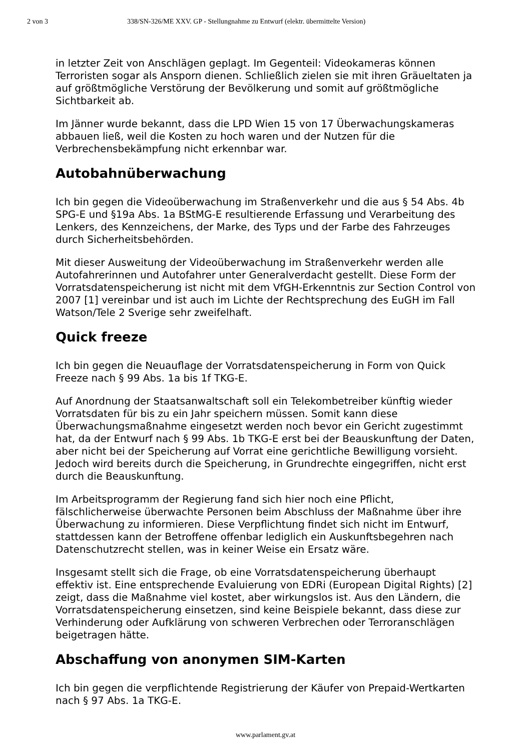2 von 3 338/SN-326/ME XXV. GP - Stellungnahme zu Entwurf (elektr. übermittelte Version)
in letzter Zeit von Anschlägen geplagt. Im Gegenteil: Videokameras können Terroristen sogar als Ansporn dienen. Schließlich zielen sie mit ihren Gräueltaten ja auf größtmögliche Verstörung der Bevölkerung und somit auf größtmögliche Sichtbarkeit ab.
Im Jänner wurde bekannt, dass die LPD Wien 15 von 17 Überwachungskameras abbauen ließ, weil die Kosten zu hoch waren und der Nutzen für die Verbrechensbekämpfung nicht erkennbar war.
Autobahnüberwachung
Ich bin gegen die Videoüberwachung im Straßenverkehr und die aus § 54 Abs. 4b SPG-E und §19a Abs. 1a BStMG-E resultierende Erfassung und Verarbeitung des Lenkers, des Kennzeichens, der Marke, des Typs und der Farbe des Fahrzeuges durch Sicherheitsbehörden.
Mit dieser Ausweitung der Videoüberwachung im Straßenverkehr werden alle Autofahrerinnen und Autofahrer unter Generalverdacht gestellt. Diese Form der Vorratsdatenspeicherung ist nicht mit dem VfGH-Erkenntnis zur Section Control von 2007 [1] vereinbar und ist auch im Lichte der Rechtsprechung des EuGH im Fall Watson/Tele 2 Sverige sehr zweifelhaft.
Quick freeze
Ich bin gegen die Neuauflage der Vorratsdatenspeicherung in Form von Quick Freeze nach § 99 Abs. 1a bis 1f TKG-E.
Auf Anordnung der Staatsanwaltschaft soll ein Telekombetreiber künftig wieder Vorratsdaten für bis zu ein Jahr speichern müssen. Somit kann diese Überwachungsmaßnahme eingesetzt werden noch bevor ein Gericht zugestimmt hat, da der Entwurf nach § 99 Abs. 1b TKG-E erst bei der Beauskunftung der Daten, aber nicht bei der Speicherung auf Vorrat eine gerichtliche Bewilligung vorsieht. Jedoch wird bereits durch die Speicherung, in Grundrechte eingegriffen, nicht erst durch die Beauskunftung.
Im Arbeitsprogramm der Regierung fand sich hier noch eine Pflicht, fälschlicherweise überwachte Personen beim Abschluss der Maßnahme über ihre Überwachung zu informieren. Diese Verpflichtung findet sich nicht im Entwurf, stattdessen kann der Betroffene offenbar lediglich ein Auskunftsbegehren nach Datenschutzrecht stellen, was in keiner Weise ein Ersatz wäre.
Insgesamt stellt sich die Frage, ob eine Vorratsdatenspeicherung überhaupt effektiv ist. Eine entsprechende Evaluierung von EDRi (European Digital Rights) [2] zeigt, dass die Maßnahme viel kostet, aber wirkungslos ist. Aus den Ländern, die Vorratsdatenspeicherung einsetzen, sind keine Beispiele bekannt, dass diese zur Verhinderung oder Aufklärung von schweren Verbrechen oder Terroranschlägen beigetragen hätte.
Abschaffung von anonymen SIM-Karten
Ich bin gegen die verpflichtende Registrierung der Käufer von Prepaid-Wertkarten nach § 97 Abs. 1a TKG-E.
www.parlament.gv.at